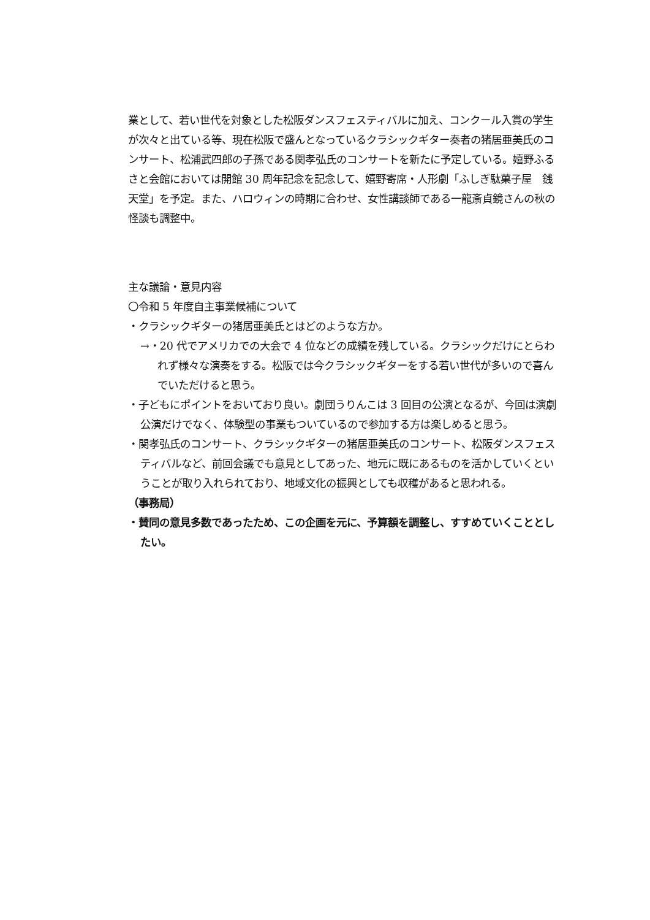業として、若い世代を対象とした松阪ダンスフェスティバルに加え、コンクール入賞の学生が次々と出ている等、現在松阪で盛んとなっているクラシックギター奏者の猪居亜美氏のコンサート、松浦武四郎の子孫である関孝弘氏のコンサートを新たに予定している。嬉野ふるさと会館においては開館 30 周年記念を記念して、嬉野寄席・人形劇「ふしぎ駄菓子屋　銭天堂」を予定。また、ハロウィンの時期に合わせ、女性講談師である一龍斎貞鏡さんの秋の怪談も調整中。
主な議論・意見内容
〇令和 5 年度自主事業候補について
・クラシックギターの猪居亜美氏とはどのような方か。
→・20 代でアメリカでの大会で 4 位などの成績を残している。クラシックだけにとらわれず様々な演奏をする。松阪では今クラシックギターをする若い世代が多いので喜んでいただけると思う。
・子どもにポイントをおいており良い。劇団うりんこは 3 回目の公演となるが、今回は演劇公演だけでなく、体験型の事業もついているので参加する方は楽しめると思う。
・関孝弘氏のコンサート、クラシックギターの猪居亜美氏のコンサート、松阪ダンスフェスティバルなど、前回会議でも意見としてあった、地元に既にあるものを活かしていくということが取り入れられており、地域文化の振興としても収穫があると思われる。
（事務局）
・賛同の意見多数であったため、この企画を元に、予算額を調整し、すすめていくこととしたい。